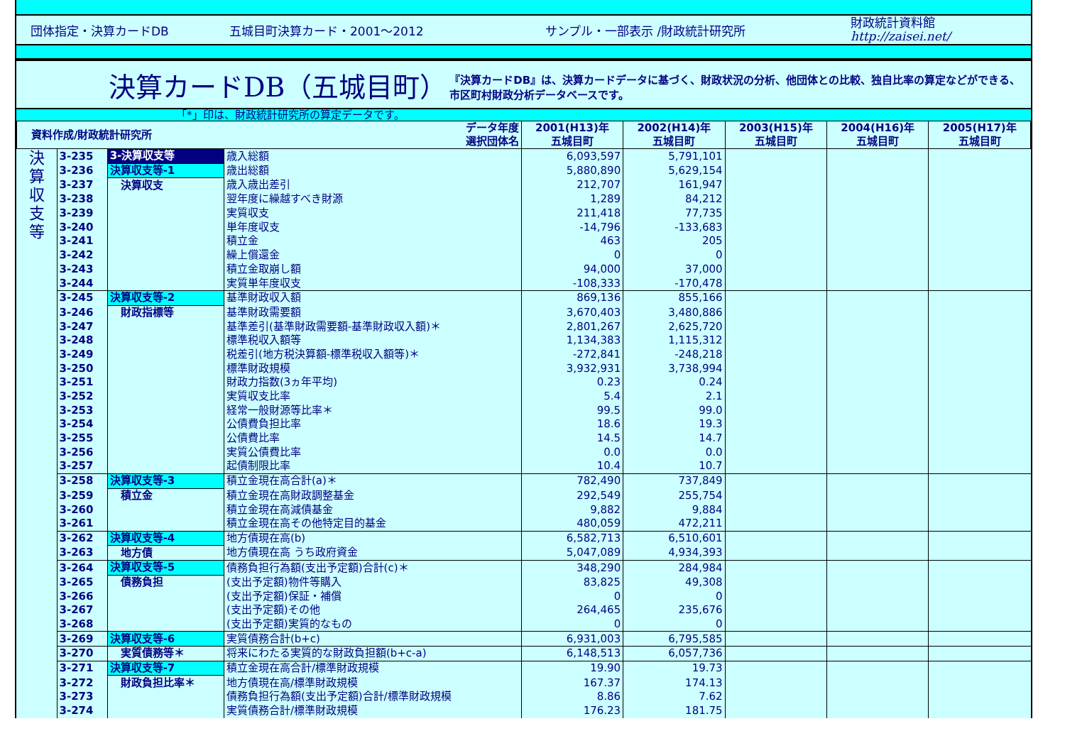団体指定・決算カードDB 五城目町決算カード・2001～2012 サンプル・一部表示 /財政統計研究所 財政統計資料館
http://zaisei.net/
決算カードDB（五城目町）
『決算カードDB』は、決算カードデータに基づく、財政状況の分析、他団体との比較、独自比率の算定などができる、市区町村財政分析データベースです。
「*」印は、財政統計研究所の算定データです。
| 資料作成/財政統計研究所 | | | データ年度 選択団体名 | 2001(H13)年 五城目町 | 2002(H14)年 五城目町 | 2003(H15)年 五城目町 | 2004(H16)年 五城目町 | 2005(H17)年 五城目町 |
| --- | --- | --- | --- | --- | --- | --- | --- | --- |
| 決 算 収 支 等 | 3-235 | 3-決算収支等 | 歳入総額 | 6,093,597 | 5,791,101 | | | |
| | 3-236 | 決算収支等-1 | 歳出総額 | 5,880,890 | 5,629,154 | | | |
| | 3-237 | 決算収支 | 歳入歳出差引 | 212,707 | 161,947 | | | |
| | 3-238 | | 翌年度に繰越すべき財源 | 1,289 | 84,212 | | | |
| | 3-239 | | 実質収支 | 211,418 | 77,735 | | | |
| | 3-240 | | 単年度収支 | -14,796 | -133,683 | | | |
| | 3-241 | | 積立金 | 463 | 205 | | | |
| | 3-242 | | 繰上償還金 | 0 | 0 | | | |
| | 3-243 | | 積立金取崩し額 | 94,000 | 37,000 | | | |
| | 3-244 | | 実質単年度収支 | -108,333 | -170,478 | | | |
| | 3-245 | 決算収支等-2 | 基準財政収入額 | 869,136 | 855,166 | | | |
| | 3-246 | 財政指標等 | 基準財政需要額 | 3,670,403 | 3,480,886 | | | |
| | 3-247 | | 基準差引(基準財政需要額-基準財政収入額)＊ | 2,801,267 | 2,625,720 | | | |
| | 3-248 | | 標準税収入額等 | 1,134,383 | 1,115,312 | | | |
| | 3-249 | | 税差引(地方税決算額-標準税収入額等)＊ | -272,841 | -248,218 | | | |
| | 3-250 | | 標準財政規模 | 3,932,931 | 3,738,994 | | | |
| | 3-251 | | 財政力指数(3ヵ年平均) | 0.23 | 0.24 | | | |
| | 3-252 | | 実質収支比率 | 5.4 | 2.1 | | | |
| | 3-253 | | 経常一般財源等比率＊ | 99.5 | 99.0 | | | |
| | 3-254 | | 公債費負担比率 | 18.6 | 19.3 | | | |
| | 3-255 | | 公債費比率 | 14.5 | 14.7 | | | |
| | 3-256 | | 実質公債費比率 | 0.0 | 0.0 | | | |
| | 3-257 | | 起債制限比率 | 10.4 | 10.7 | | | |
| | 3-258 | 決算収支等-3 | 積立金現在高合計(a)＊ | 782,490 | 737,849 | | | |
| | 3-259 | 積立金 | 積立金現在高財政調整基金 | 292,549 | 255,754 | | | |
| | 3-260 | | 積立金現在高減債基金 | 9,882 | 9,884 | | | |
| | 3-261 | | 積立金現在高その他特定目的基金 | 480,059 | 472,211 | | | |
| | 3-262 | 決算収支等-4 | 地方債現在高(b) | 6,582,713 | 6,510,601 | | | |
| | 3-263 | 地方債 | 地方債現在高 うち政府資金 | 5,047,089 | 4,934,393 | | | |
| | 3-264 | 決算収支等-5 | 債務負担行為額(支出予定額)合計(c)＊ | 348,290 | 284,984 | | | |
| | 3-265 | 債務負担 | (支出予定額)物件等購入 | 83,825 | 49,308 | | | |
| | 3-266 | | (支出予定額)保証・補償 | 0 | 0 | | | |
| | 3-267 | | (支出予定額)その他 | 264,465 | 235,676 | | | |
| | 3-268 | | (支出予定額)実質的なもの | 0 | 0 | | | |
| | 3-269 | 決算収支等-6 | 実質債務合計(b+c) | 6,931,003 | 6,795,585 | | | |
| | 3-270 | 実質債務等＊ | 将来にわたる実質的な財政負担額(b+c-a) | 6,148,513 | 6,057,736 | | | |
| | 3-271 | 決算収支等-7 | 積立金現在高合計/標準財政規模 | 19.90 | 19.73 | | | |
| | 3-272 | 財政負担比率＊ | 地方債現在高/標準財政規模 | 167.37 | 174.13 | | | |
| | 3-273 | | 債務負担行為額(支出予定額)合計/標準財政規模 | 8.86 | 7.62 | | | |
| | 3-274 | | 実質債務合計/標準財政規模 | 176.23 | 181.75 | | | |